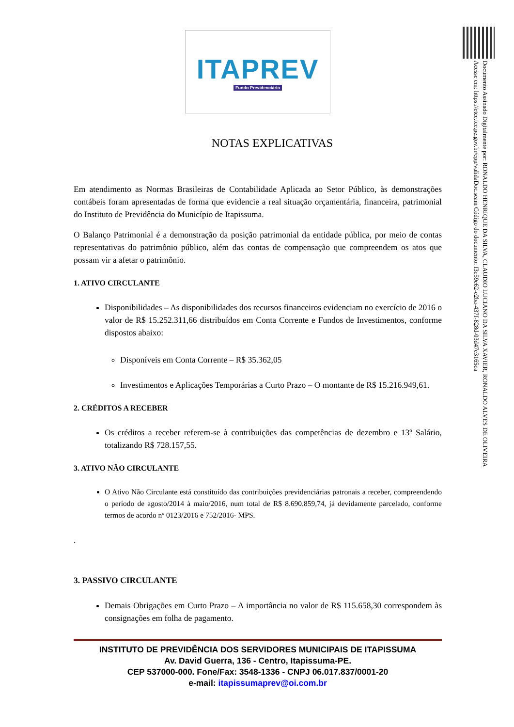Documento Assinado Digitalmente por: RONALDO HENRIQUE DA SILVA, CLAUDIO LUCIANO DA SILVA XAVIER, RONALDO ALVES DE OLIVEIRA
Acesse em: https://etce.tce.pe.gov.br/epp/validaDoc.seam Código do documento: f3e59e62-e2ba-437f-828d-03d47e3165ca
ITAPREV
Fundo Previdenciário
NOTAS EXPLICATIVAS
Em atendimento as Normas Brasileiras de Contabilidade Aplicada ao Setor Público, às demonstrações contábeis foram apresentadas de forma que evidencie a real situação orçamentária, financeira, patrimonial do Instituto de Previdência do Município de Itapissuma.
O Balanço Patrimonial é a demonstração da posição patrimonial da entidade pública, por meio de contas representativas do patrimônio público, além das contas de compensação que compreendem os atos que possam vir a afetar o patrimônio.
1. ATIVO CIRCULANTE
Disponibilidades – As disponibilidades dos recursos financeiros evidenciam no exercício de 2016 o valor de R$ 15.252.311,66 distribuídos em Conta Corrente e Fundos de Investimentos, conforme dispostos abaixo:
Disponíveis em Conta Corrente – R$ 35.362,05
Investimentos e Aplicações Temporárias a Curto Prazo – O montante de R$ 15.216.949,61.
2. CRÉDITOS A RECEBER
Os créditos a receber referem-se à contribuições das competências de dezembro e 13º Salário, totalizando R$ 728.157,55.
3. ATIVO NÃO CIRCULANTE
O Ativo Não Circulante está constituído das contribuições previdenciárias patronais a receber, compreendendo o período de agosto/2014 à maio/2016, num total de R$ 8.690.859,74, já devidamente parcelado, conforme termos de acordo nº 0123/2016 e 752/2016- MPS.
.
3. PASSIVO CIRCULANTE
Demais Obrigações em Curto Prazo – A importância no valor de R$ 115.658,30 correspondem às consignações em folha de pagamento.
INSTITUTO DE PREVIDÊNCIA DOS SERVIDORES MUNICIPAIS DE ITAPISSUMA
Av. David Guerra, 136 - Centro, Itapissuma-PE.
CEP 537000-000. Fone/Fax: 3548-1336 - CNPJ 06.017.837/0001-20
e-mail: itapissumaprev@oi.com.br